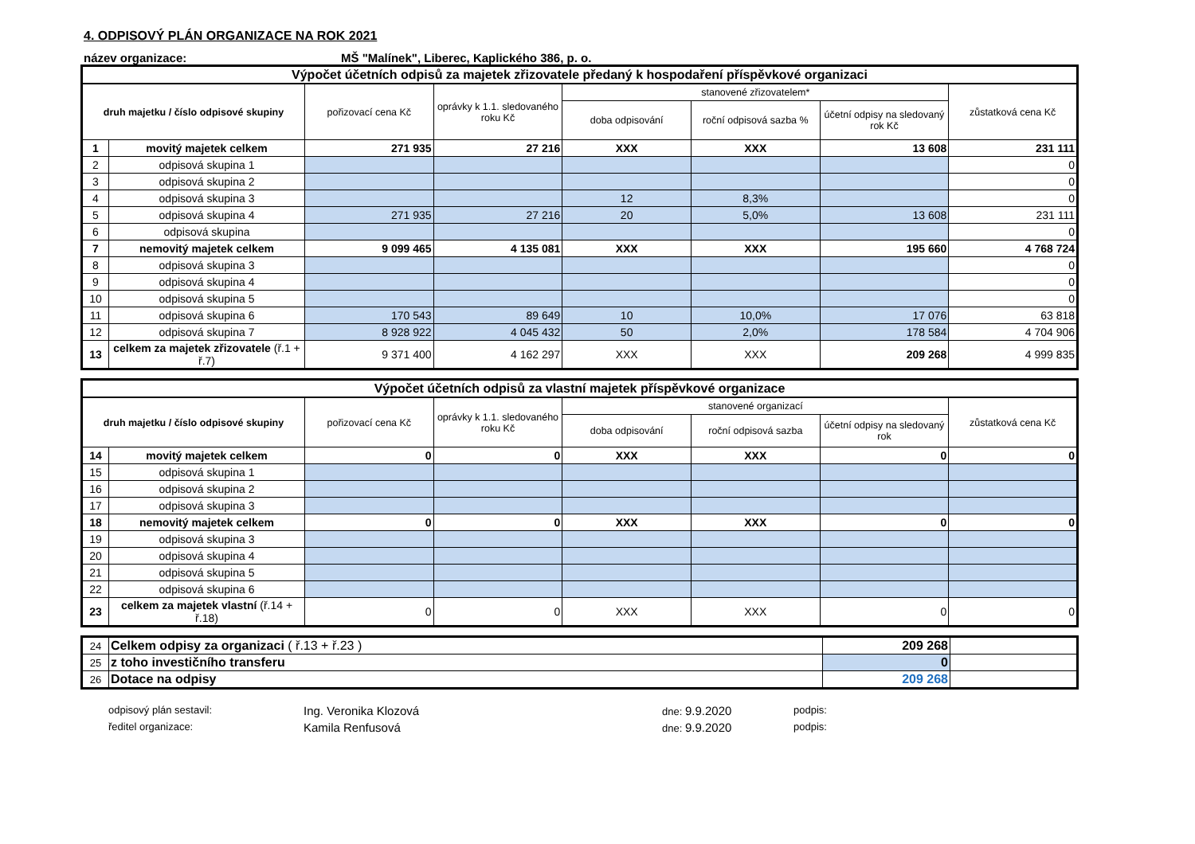4. ODPISOVÝ PLÁN ORGANIZACE NA ROK 2021
název organizace: MŠ "Malínek", Liberec, Kaplického 386, p. o.
| Výpočet účetních odpisů za majetek zřizovatele předaný k hospodaření příspěvkové organizaci | | | | | | | |
| druh majetku / číslo odpisové skupiny | | pořizovací cena Kč | oprávky k 1.1. sledovaného roku Kč | stanovené zřizovatelem* | | | zůstatková cena Kč |
| | | | | doba odpisování | roční odpisová sazba % | účetní odpisy na sledovaný rok Kč | |
| 1 | movitý majetek celkem | 271 935 | 27 216 | XXX | XXX | 13 608 | 231 111 |
| 2 | odpisová skupina 1 | | | | | | 0 |
| 3 | odpisová skupina 2 | | | | | | 0 |
| 4 | odpisová skupina 3 | | | 12 | 8,3% | | 0 |
| 5 | odpisová skupina 4 | 271 935 | 27 216 | 20 | 5,0% | 13 608 | 231 111 |
| 6 | odpisová skupina | | | | | | 0 |
| 7 | nemovitý majetek celkem | 9 099 465 | 4 135 081 | XXX | XXX | 195 660 | 4 768 724 |
| 8 | odpisová skupina 3 | | | | | | 0 |
| 9 | odpisová skupina 4 | | | | | | 0 |
| 10 | odpisová skupina 5 | | | | | | 0 |
| 11 | odpisová skupina 6 | 170 543 | 89 649 | 10 | 10,0% | 17 076 | 63 818 |
| 12 | odpisová skupina 7 | 8 928 922 | 4 045 432 | 50 | 2,0% | 178 584 | 4 704 906 |
| 13 | celkem za majetek zřizovatele (ř.1 + ř.7) | 9 371 400 | 4 162 297 | XXX | XXX | 209 268 | 4 999 835 |
| Výpočet účetních odpisů za vlastní majetek příspěvkové organizace | | | | | | | |
| druh majetku / číslo odpisové skupiny | | pořizovací cena Kč | oprávky k 1.1. sledovaného roku Kč | stanovené organizací | | | zůstatková cena Kč |
| | | | | doba odpisování | roční odpisová sazba | účetní odpisy na sledovaný rok | |
| 14 | movitý majetek celkem | 0 | 0 | XXX | XXX | 0 | 0 |
| 15 | odpisová skupina 1 | | | | | | |
| 16 | odpisová skupina 2 | | | | | | |
| 17 | odpisová skupina 3 | | | | | | |
| 18 | nemovitý majetek celkem | 0 | 0 | XXX | XXX | 0 | 0 |
| 19 | odpisová skupina 3 | | | | | | |
| 20 | odpisová skupina 4 | | | | | | |
| 21 | odpisová skupina 5 | | | | | | |
| 22 | odpisová skupina 6 | | | | | | |
| 23 | celkem za majetek vlastní (ř.14 + ř.18) | 0 | 0 | XXX | XXX | 0 | 0 |
| 24 | Celkem odpisy za organizaci ( ř.13 + ř.23 ) | 209 268 | |
| 25 | z toho investičního transferu | 0 | |
| 26 | Dotace na odpisy | 209 268 | |
odpisový plán sestavil: Ing. Veronika Klozová dne: 9.9.2020 podpis: ředitel organizace: Kamila Renfusová dne: 9.9.2020 podpis: